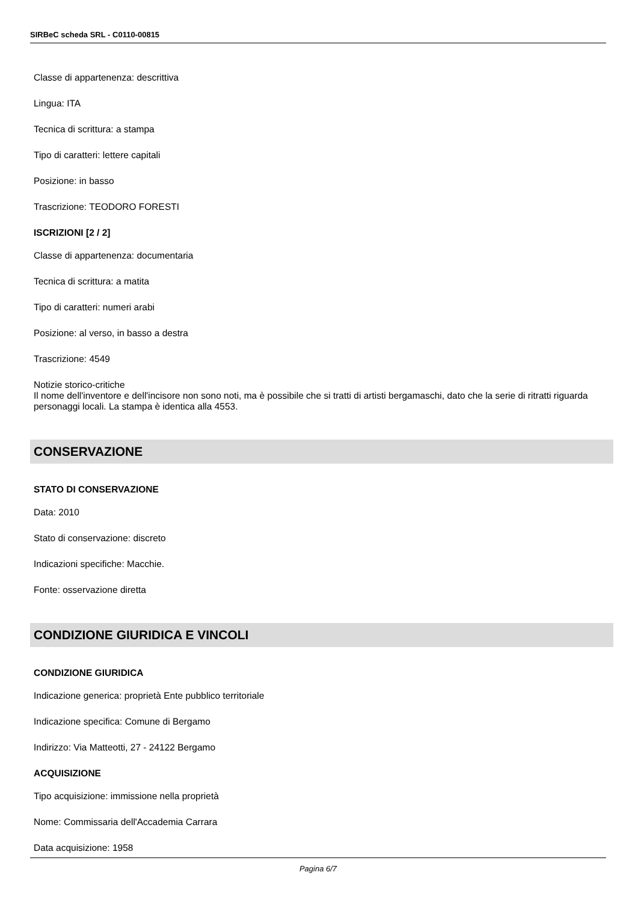SIRBeC scheda SRL - C0110-00815
Classe di appartenenza: descrittiva
Lingua: ITA
Tecnica di scrittura: a stampa
Tipo di caratteri: lettere capitali
Posizione: in basso
Trascrizione: TEODORO FORESTI
ISCRIZIONI [2 / 2]
Classe di appartenenza: documentaria
Tecnica di scrittura: a matita
Tipo di caratteri: numeri arabi
Posizione: al verso, in basso a destra
Trascrizione: 4549
Notizie storico-critiche
Il nome dell'inventore e dell'incisore non sono noti, ma è possibile che si tratti di artisti bergamaschi, dato che la serie di ritratti riguarda personaggi locali. La stampa è identica alla 4553.
CONSERVAZIONE
STATO DI CONSERVAZIONE
Data: 2010
Stato di conservazione: discreto
Indicazioni specifiche: Macchie.
Fonte: osservazione diretta
CONDIZIONE GIURIDICA E VINCOLI
CONDIZIONE GIURIDICA
Indicazione generica: proprietà Ente pubblico territoriale
Indicazione specifica: Comune di Bergamo
Indirizzo: Via Matteotti, 27 - 24122 Bergamo
ACQUISIZIONE
Tipo acquisizione: immissione nella proprietà
Nome: Commissaria dell'Accademia Carrara
Data acquisizione: 1958
Pagina 6/7